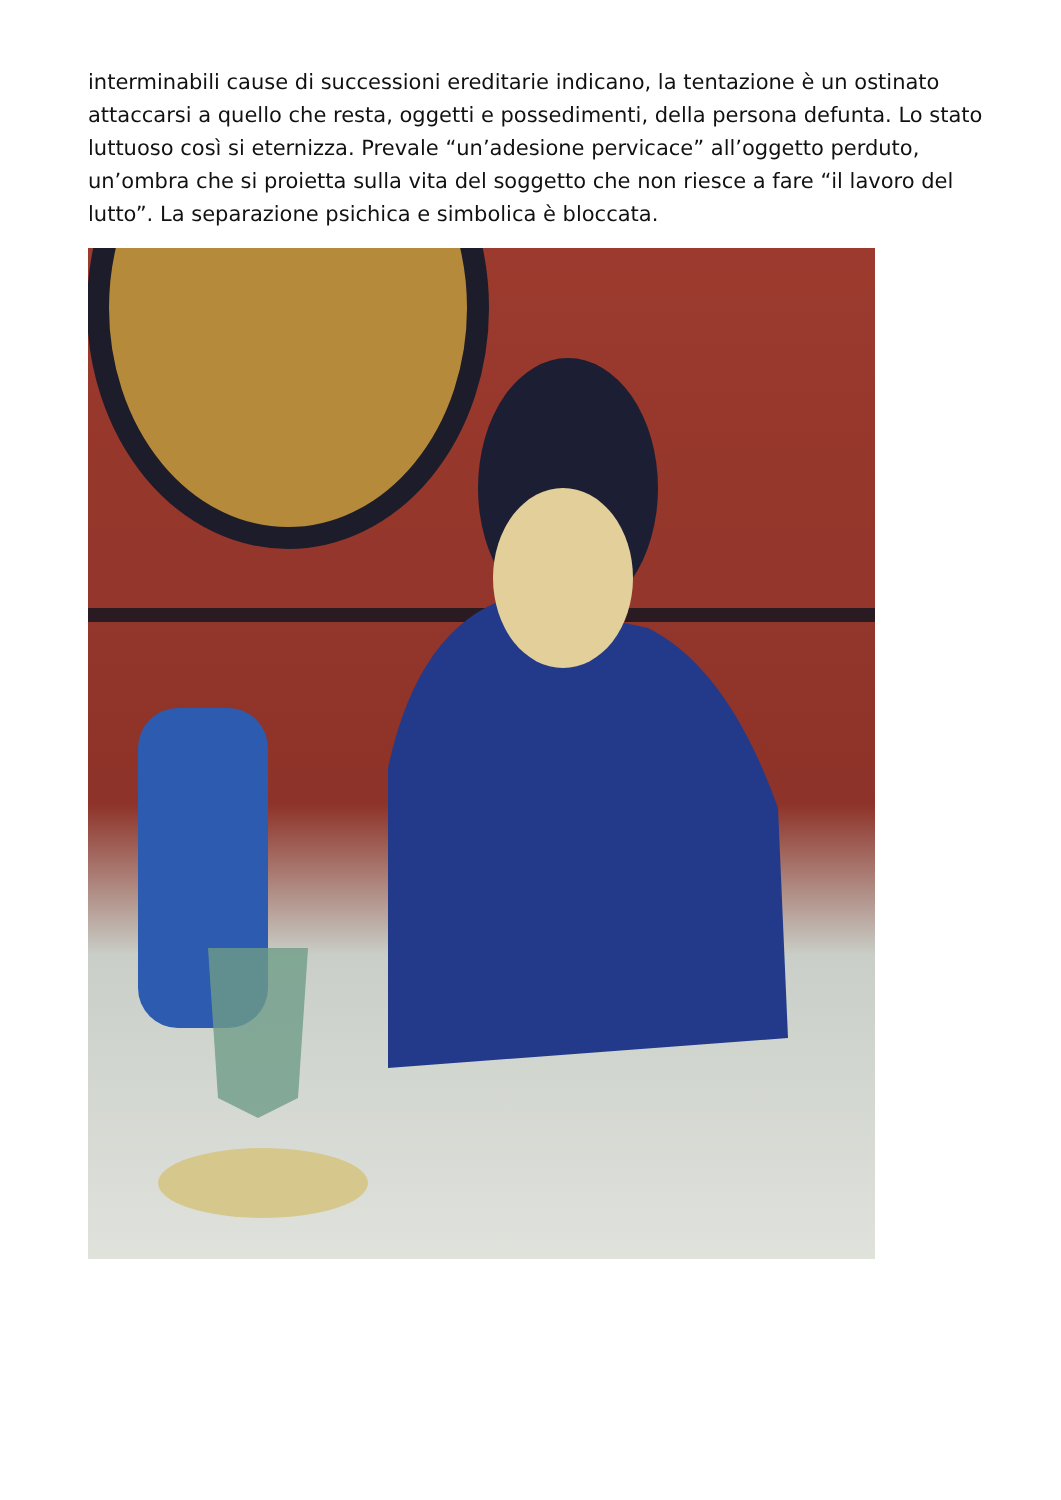interminabili cause di successioni ereditarie indicano, la tentazione è un ostinato attaccarsi a quello che resta, oggetti e possedimenti, della persona defunta. Lo stato luttuoso così si eternizza. Prevale “un’adesione pervicace” all’oggetto perduto, un’ombra che si proietta sulla vita del soggetto che non riesce a fare “il lavoro del lutto”. La separazione psichica e simbolica è bloccata.